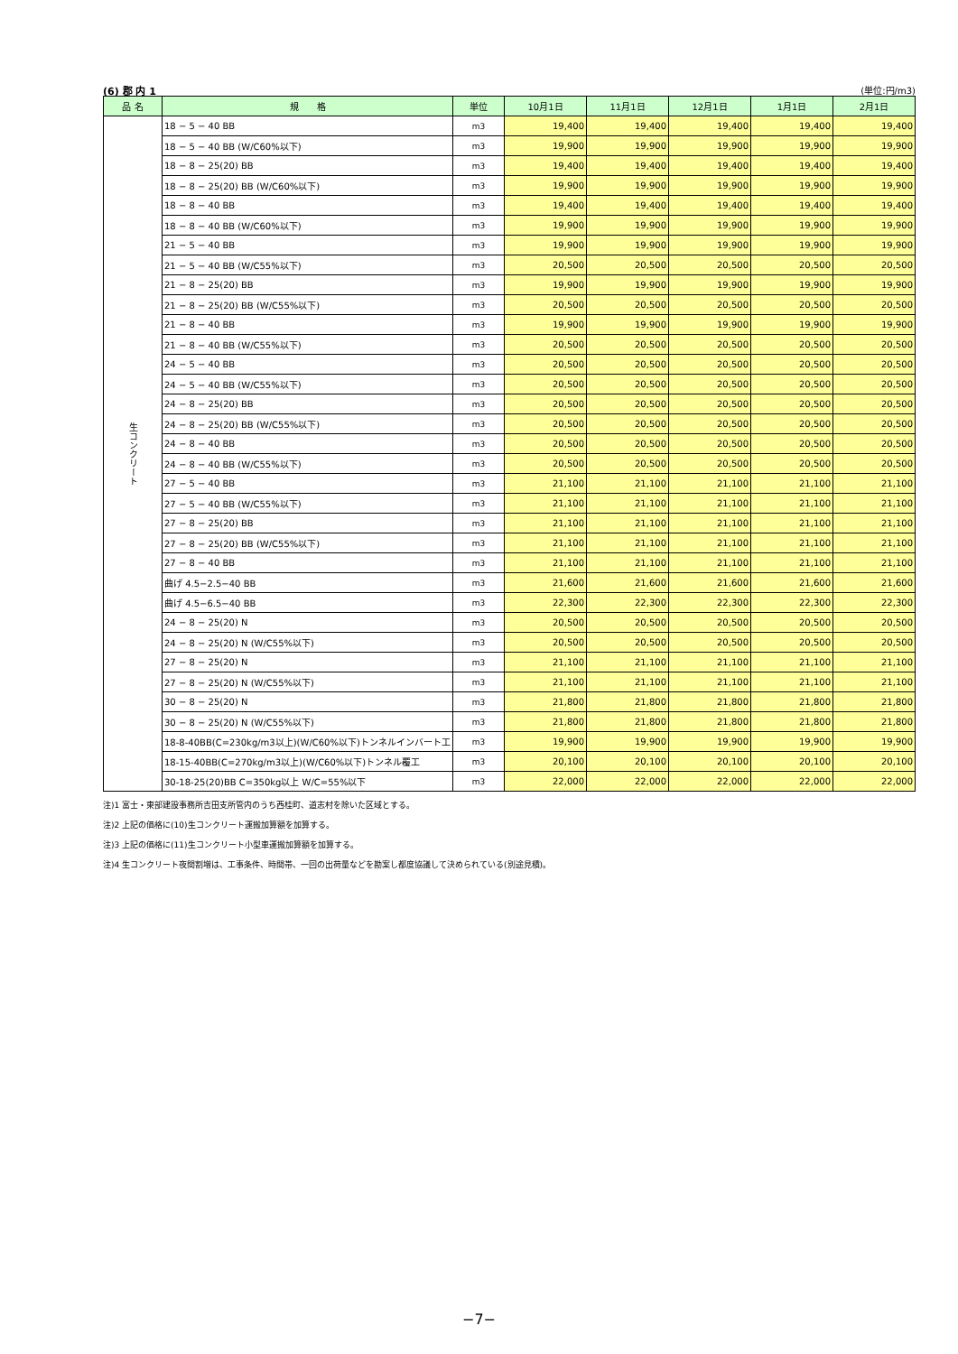(6) 郡 内 1 (単位:円/m3)
| 品 名 | 規 格 | 単位 | 10月1日 | 11月1日 | 12月1日 | 1月1日 | 2月1日 |
| --- | --- | --- | --- | --- | --- | --- | --- |
| 生コンクリート | 18 − 5 − 40 BB | m3 | 19,400 | 19,400 | 19,400 | 19,400 | 19,400 |
| | 18 − 5 − 40 BB (W/C60%以下) | m3 | 19,900 | 19,900 | 19,900 | 19,900 | 19,900 |
| | 18 − 8 − 25(20) BB | m3 | 19,400 | 19,400 | 19,400 | 19,400 | 19,400 |
| | 18 − 8 − 25(20) BB (W/C60%以下) | m3 | 19,900 | 19,900 | 19,900 | 19,900 | 19,900 |
| | 18 − 8 − 40 BB | m3 | 19,400 | 19,400 | 19,400 | 19,400 | 19,400 |
| | 18 − 8 − 40 BB (W/C60%以下) | m3 | 19,900 | 19,900 | 19,900 | 19,900 | 19,900 |
| | 21 − 5 − 40 BB | m3 | 19,900 | 19,900 | 19,900 | 19,900 | 19,900 |
| | 21 − 5 − 40 BB (W/C55%以下) | m3 | 20,500 | 20,500 | 20,500 | 20,500 | 20,500 |
| | 21 − 8 − 25(20) BB | m3 | 19,900 | 19,900 | 19,900 | 19,900 | 19,900 |
| | 21 − 8 − 25(20) BB (W/C55%以下) | m3 | 20,500 | 20,500 | 20,500 | 20,500 | 20,500 |
| | 21 − 8 − 40 BB | m3 | 19,900 | 19,900 | 19,900 | 19,900 | 19,900 |
| | 21 − 8 − 40 BB (W/C55%以下) | m3 | 20,500 | 20,500 | 20,500 | 20,500 | 20,500 |
| | 24 − 5 − 40 BB | m3 | 20,500 | 20,500 | 20,500 | 20,500 | 20,500 |
| | 24 − 5 − 40 BB (W/C55%以下) | m3 | 20,500 | 20,500 | 20,500 | 20,500 | 20,500 |
| | 24 − 8 − 25(20) BB | m3 | 20,500 | 20,500 | 20,500 | 20,500 | 20,500 |
| | 24 − 8 − 25(20) BB (W/C55%以下) | m3 | 20,500 | 20,500 | 20,500 | 20,500 | 20,500 |
| | 24 − 8 − 40 BB | m3 | 20,500 | 20,500 | 20,500 | 20,500 | 20,500 |
| | 24 − 8 − 40 BB (W/C55%以下) | m3 | 20,500 | 20,500 | 20,500 | 20,500 | 20,500 |
| | 27 − 5 − 40 BB | m3 | 21,100 | 21,100 | 21,100 | 21,100 | 21,100 |
| | 27 − 5 − 40 BB (W/C55%以下) | m3 | 21,100 | 21,100 | 21,100 | 21,100 | 21,100 |
| | 27 − 8 − 25(20) BB | m3 | 21,100 | 21,100 | 21,100 | 21,100 | 21,100 |
| | 27 − 8 − 25(20) BB (W/C55%以下) | m3 | 21,100 | 21,100 | 21,100 | 21,100 | 21,100 |
| | 27 − 8 − 40 BB | m3 | 21,100 | 21,100 | 21,100 | 21,100 | 21,100 |
| | 曲げ 4.5−2.5−40 BB | m3 | 21,600 | 21,600 | 21,600 | 21,600 | 21,600 |
| | 曲げ 4.5−6.5−40 BB | m3 | 22,300 | 22,300 | 22,300 | 22,300 | 22,300 |
| | 24 − 8 − 25(20) N | m3 | 20,500 | 20,500 | 20,500 | 20,500 | 20,500 |
| | 24 − 8 − 25(20) N (W/C55%以下) | m3 | 20,500 | 20,500 | 20,500 | 20,500 | 20,500 |
| | 27 − 8 − 25(20) N | m3 | 21,100 | 21,100 | 21,100 | 21,100 | 21,100 |
| | 27 − 8 − 25(20) N (W/C55%以下) | m3 | 21,100 | 21,100 | 21,100 | 21,100 | 21,100 |
| | 30 − 8 − 25(20) N | m3 | 21,800 | 21,800 | 21,800 | 21,800 | 21,800 |
| | 30 − 8 − 25(20) N (W/C55%以下) | m3 | 21,800 | 21,800 | 21,800 | 21,800 | 21,800 |
| | 18-8-40BB(C=230kg/m3以上)(W/C60%以下)トンネルインバート工 | m3 | 19,900 | 19,900 | 19,900 | 19,900 | 19,900 |
| | 18-15-40BB(C=270kg/m3以上)(W/C60%以下)トンネル覆工 | m3 | 20,100 | 20,100 | 20,100 | 20,100 | 20,100 |
| | 30-18-25(20)BB C=350kg以上 W/C=55%以下 | m3 | 22,000 | 22,000 | 22,000 | 22,000 | 22,000 |
注)1 富士・東部建設事務所吉田支所管内のうち西桂町、道志村を除いた区域とする。
注)2 上記の価格に(10)生コンクリート運搬加算額を加算する。
注)3 上記の価格に(11)生コンクリート小型車運搬加算額を加算する。
注)4 生コンクリート夜間割増は、工事条件、時間帯、一回の出荷量などを勘案し都度協議して決められている(別途見積)。
−7−